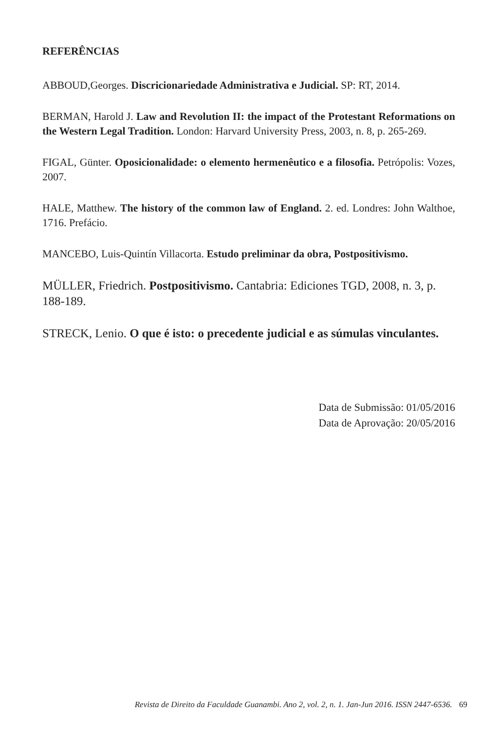REFERÊNCIAS
ABBOUD,Georges. Discricionariedade Administrativa e Judicial. SP: RT, 2014.
BERMAN, Harold J. Law and Revolution II: the impact of the Protestant Reformations on the Western Legal Tradition. London: Harvard University Press, 2003, n. 8, p. 265-269.
FIGAL, Günter. Oposicionalidade: o elemento hermenêutico e a filosofia. Petrópolis: Vozes, 2007.
HALE, Matthew. The history of the common law of England. 2. ed. Londres: John Walthoe, 1716. Prefácio.
MANCEBO, Luis-Quintín Villacorta. Estudo preliminar da obra, Postpositivismo.
MÜLLER, Friedrich. Postpositivismo. Cantabria: Ediciones TGD, 2008, n. 3, p. 188-189.
STRECK, Lenio. O que é isto: o precedente judicial e as súmulas vinculantes.
Data de Submissão: 01/05/2016
Data de Aprovação: 20/05/2016
Revista de Direito da Faculdade Guanambi. Ano 2, vol. 2, n. 1. Jan-Jun 2016. ISSN 2447-6536. 69